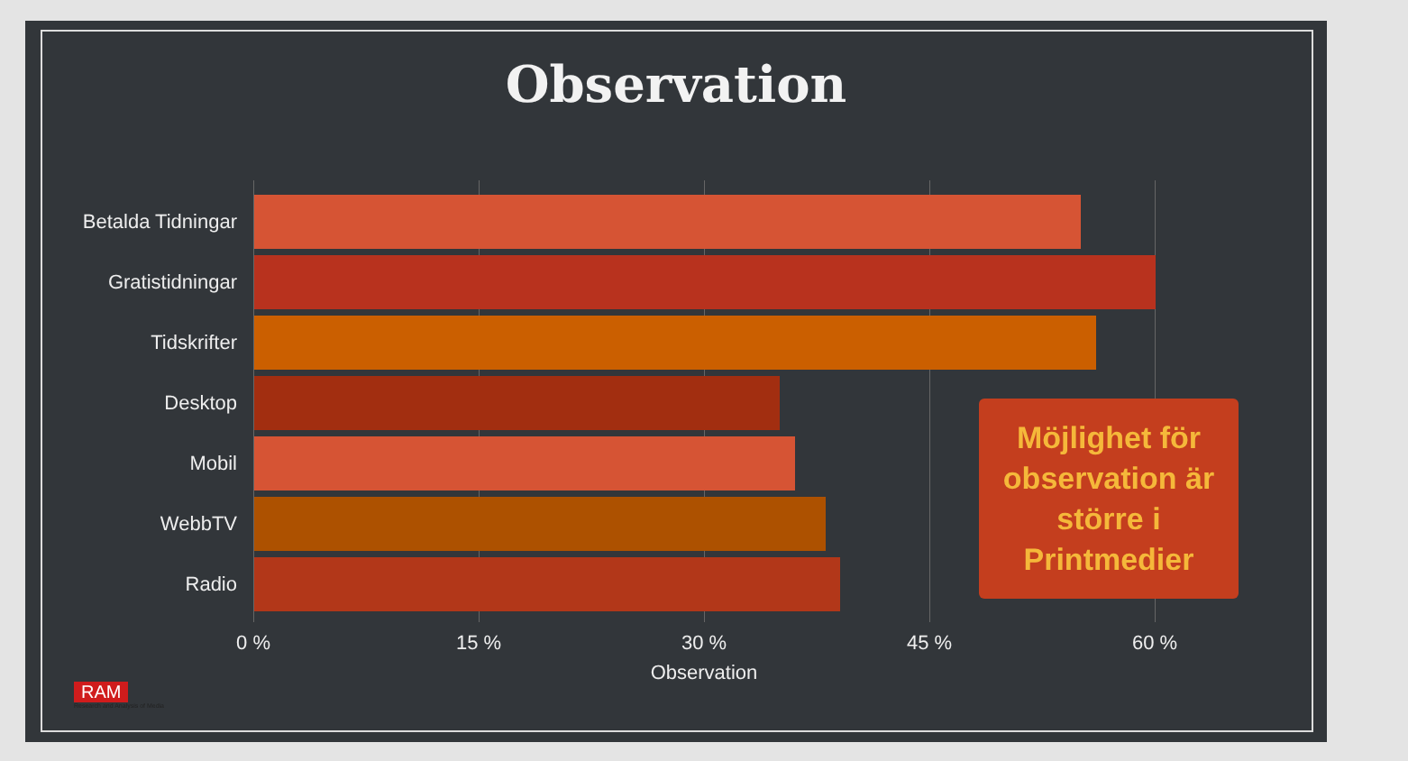Observation
Betalda Tidningar
Gratistidningar
Tidskrifter
Desktop
Mobil
WebbTV
Radio
0 % 15 % 30 % 45 % 60 %
Observation
Möjlighet för
observation är
större i
Printmedier
RAM
Research and Analysis of Media